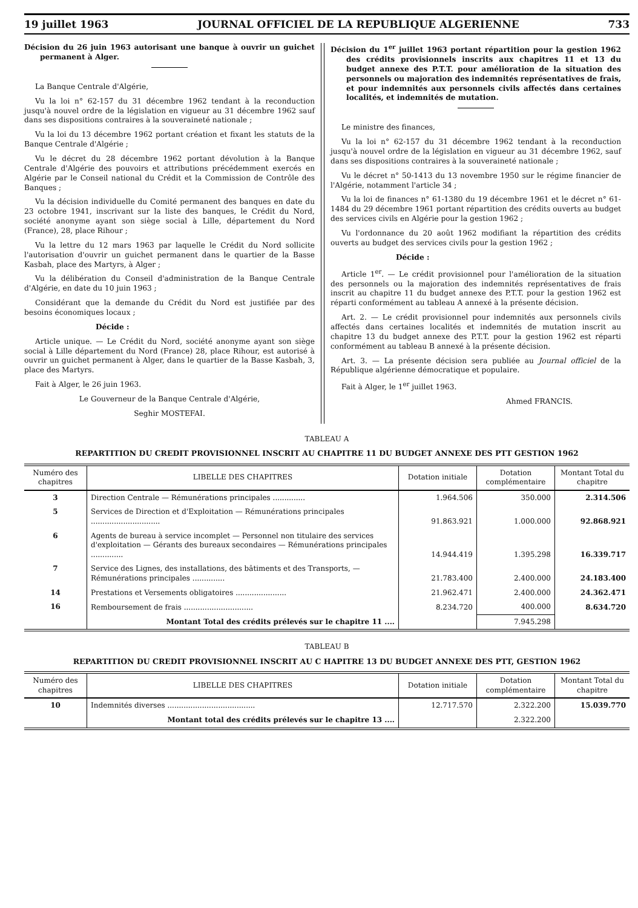19 juillet 1963 JOURNAL OFFICIEL DE LA REPUBLIQUE ALGERIENNE 733
Décision du 26 juin 1963 autorisant une banque à ouvrir un guichet permanent à Alger.
La Banque Centrale d'Algérie,
Vu la loi n° 62-157 du 31 décembre 1962 tendant à la reconduction jusqu'à nouvel ordre de la législation en vigueur au 31 décembre 1962 sauf dans ses dispositions contraires à la souveraineté nationale ;
Vu la loi du 13 décembre 1962 portant création et fixant les statuts de la Banque Centrale d'Algérie ;
Vu le décret du 28 décembre 1962 portant dévolution à la Banque Centrale d'Algérie des pouvoirs et attributions précédemment exercés en Algérie par le Conseil national du Crédit et la Commission de Contrôle des Banques ;
Vu la décision individuelle du Comité permanent des banques en date du 23 octobre 1941, inscrivant sur la liste des banques, le Crédit du Nord, société anonyme ayant son siège social à Lille, département du Nord (France), 28, place Rihour ;
Vu la lettre du 12 mars 1963 par laquelle le Crédit du Nord sollicite l'autorisation d'ouvrir un guichet permanent dans le quartier de la Basse Kasbah, place des Martyrs, à Alger ;
Vu la délibération du Conseil d'administration de la Banque Centrale d'Algérie, en date du 10 juin 1963 ;
Considérant que la demande du Crédit du Nord est justifiée par des besoins économiques locaux ;
Décide :
Article unique. — Le Crédit du Nord, société anonyme ayant son siège social à Lille département du Nord (France) 28, place Rihour, est autorisé à ouvrir un guichet permanent à Alger, dans le quartier de la Basse Kasbah, 3, place des Martyrs.
Fait à Alger, le 26 juin 1963.
Le Gouverneur de la Banque Centrale d'Algérie,
Seghir MOSTEFAI.
Décision du 1<sup>er</sup> juillet 1963 portant répartition pour la gestion 1962 des crédits provisionnels inscrits aux chapitres 11 et 13 du budget annexe des P.T.T. pour amélioration de la situation des personnels ou majoration des indemnités représentatives de frais, et pour indemnités aux personnels civils affectés dans certaines localités, et indemnités de mutation.
Le ministre des finances,
Vu la loi n° 62-157 du 31 décembre 1962 tendant à la reconduction jusqu'à nouvel ordre de la législation en vigueur au 31 décembre 1962, sauf dans ses dispositions contraires à la souveraineté nationale ;
Vu le décret n° 50-1413 du 13 novembre 1950 sur le régime financier de l'Algérie, notamment l'article 34 ;
Vu la loi de finances n° 61-1380 du 19 décembre 1961 et le décret n° 61-1484 du 29 décembre 1961 portant répartition des crédits ouverts au budget des services civils en Algérie pour la gestion 1962 ;
Vu l'ordonnance du 20 août 1962 modifiant la répartition des crédits ouverts au budget des services civils pour la gestion 1962 ;
Décide :
Article 1<sup>er</sup>. — Le crédit provisionnel pour l'amélioration de la situation des personnels ou la majoration des indemnités représentatives de frais inscrit au chapitre 11 du budget annexe des P.T.T. pour la gestion 1962 est réparti conformément au tableau A annexé à la présente décision.
Art. 2. — Le crédit provisionnel pour indemnités aux personnels civils affectés dans certaines localités et indemnités de mutation inscrit au chapitre 13 du budget annexe des P.T.T. pour la gestion 1962 est réparti conformément au tableau B annexé à la présente décision.
Art. 3. — La présente décision sera publiée au Journal officiel de la République algérienne démocratique et populaire.
Fait à Alger, le 1<sup>er</sup> juillet 1963.
Ahmed FRANCIS.
TABLEAU A
REPARTITION DU CREDIT PROVISIONNEL INSCRIT AU CHAPITRE 11 DU BUDGET ANNEXE DES PTT GESTION 1962
| Numéro des chapitres | LIBELLE DES CHAPITRES | Dotation initiale | Dotation complémentaire | Montant Total du chapitre |
| --- | --- | --- | --- | --- |
| 3 | Direction Centrale — Rémunérations principales .............. | 1.964.506 | 350.000 | 2.314.506 |
| 5 | Services de Direction et d'Exploitation — Rémunérations principales .............................. | 91.863.921 | 1.000.000 | 92.868.921 |
| 6 | Agents de bureau à service incomplet — Personnel non titulaire des services d'exploitation — Gérants des bureaux secondaires — Rémunérations principales .............. | 14.944.419 | 1.395.298 | 16.339.717 |
| 7 | Service des Lignes, des installations, des bâtiments et des Transports, — Rémunérations principales .............. | 21.783.400 | 2.400.000 | 24.183.400 |
| 14 | Prestations et Versements obligatoires ...................... | 21.962.471 | 2.400.000 | 24.362.471 |
| 16 | Remboursement de frais .............................. | 8.234.720 | 400.000 | 8.634.720 |
| | Montant Total des crédits prélevés sur le chapitre 11 .... | | 7.945.298 | |
TABLEAU B
REPARTITION DU CREDIT PROVISIONNEL INSCRIT AU C HAPITRE 13 DU BUDGET ANNEXE DES PTT, GESTION 1962
| Numéro des chapitres | LIBELLE DES CHAPITRES | Dotation initiale | Dotation complémentaire | Montant Total du chapitre |
| --- | --- | --- | --- | --- |
| 10 | Indemnités diverses ...................................... | 12.717.570 | 2.322.200 | 15.039.770 |
| | Montant total des crédits prélevés sur le chapitre 13 .... | | 2.322.200 | |